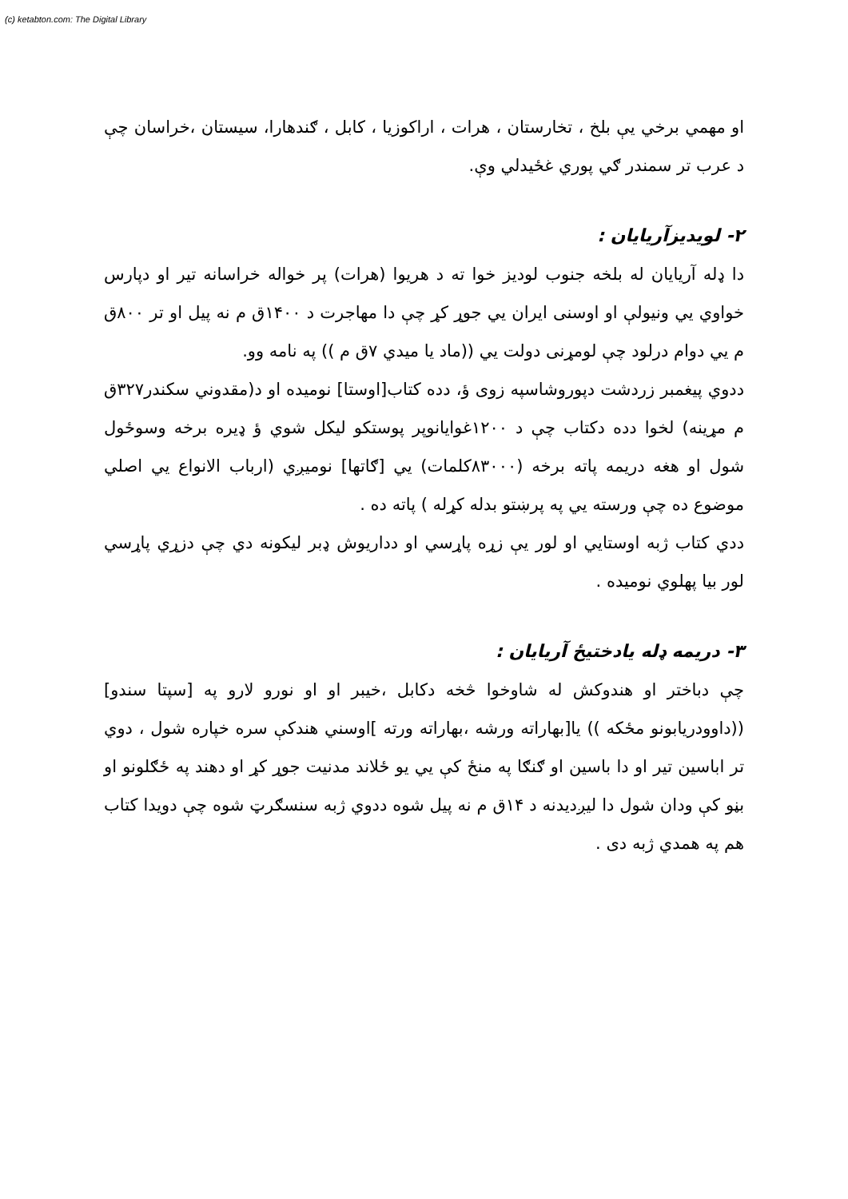(c) ketabton.com: The Digital Library
او مهمي برخي يې بلخ ، تخارستان ، هرات ، اراكوزيا ، كابل ، ګندهارا، سيستان ،خراسان چې د عرب تر سمندر ګي پوري غځيدلي وې.
٢- لويديزآريايان :
دا ډله آريايان له بلخه جنوب لوديز خوا ته د هريوا (هرات) پر خواله خراسانه تير او دپارس خواوي يي ونيولې او اوسنی ايران يي جوړ كړ چې دا مهاجرت د ١۴٠٠ق م نه پيل او تر ٨٠٠ق م يي دوام درلود چې لومړنی دولت يي ((ماد يا ميدي ٧ق م )) په نامه وو.
ددوي پيغمبر زردشت دپوروشاسپه زوی ؤ، دده كتاب[اوستا] نوميده او د(مقدوني سكندر٣٢٧ق م مړينه) لخوا دده دكتاب چې د ١٢٠٠غوايانوپر پوستكو ليكل شوي ؤ ډيره برخه وسوځول شول او هغه دريمه پاته برخه (٨٣٠٠٠كلمات) يي [ګاتها] نوميږي (ارباب الانواع يي اصلي موضوع ده چې ورسته يي په پرښتو بدله كړله ) پاته ده .
ددي كتاب ژبه اوستايي او لور يې زړه پاړسي او دداريوش ډبر ليكونه دي چې دزړي پاړسي لور بيا پهلوي نوميده .
٣- دريمه ډله يادختيځ آريايان :
چې دباختر او هندوكش له شاوخوا څخه دكابل ،خيبر او او نورو لارو په [سپتا سندو]((داوودريابونو مځكه )) يا[بهاراته ورشه ،بهاراته ورته ]اوسني هندكې سره خپاره شول ، دوي تر اباسين تير او دا باسين او ګنګا په منځ كې يي يو ځلاند مدنيت جوړ كړ او دهند په ځګلونو او بڼو كې ودان شول دا ليږديدنه د ١۴ق م نه پيل شوه ددوي ژبه سنسګرټ شوه چې دويدا كتاب هم په همدي ژبه دی .